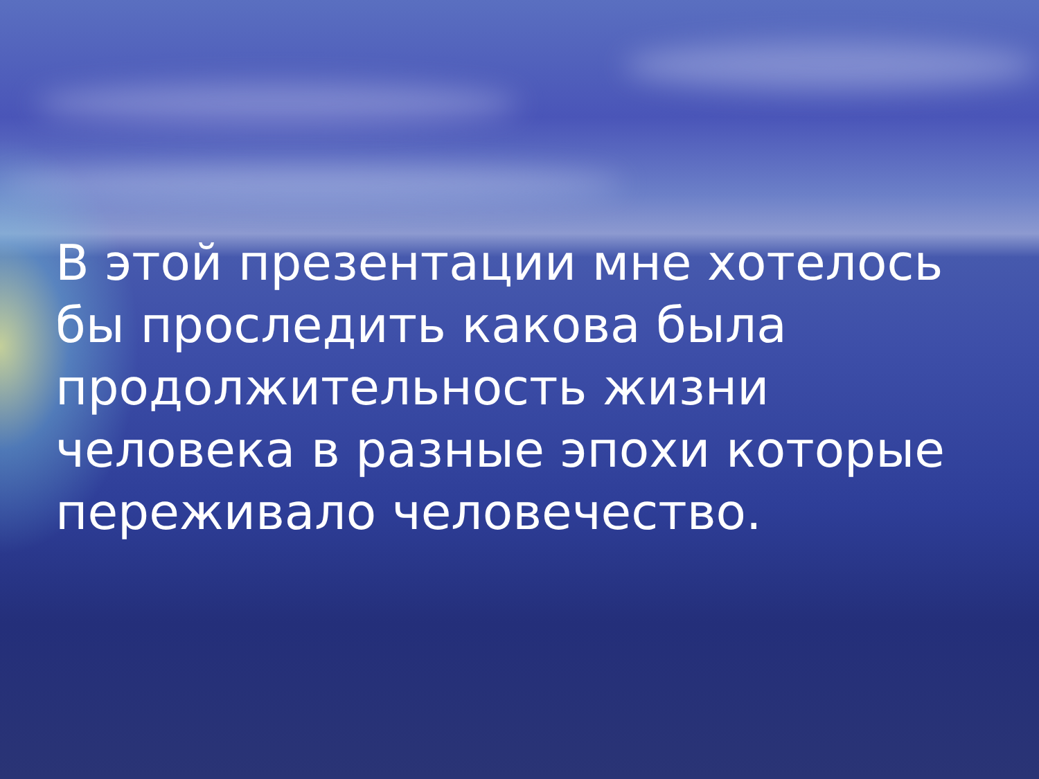В этой презентации мне хотелось бы проследить какова была продолжительность жизни человека в разные эпохи которые переживало человечество.